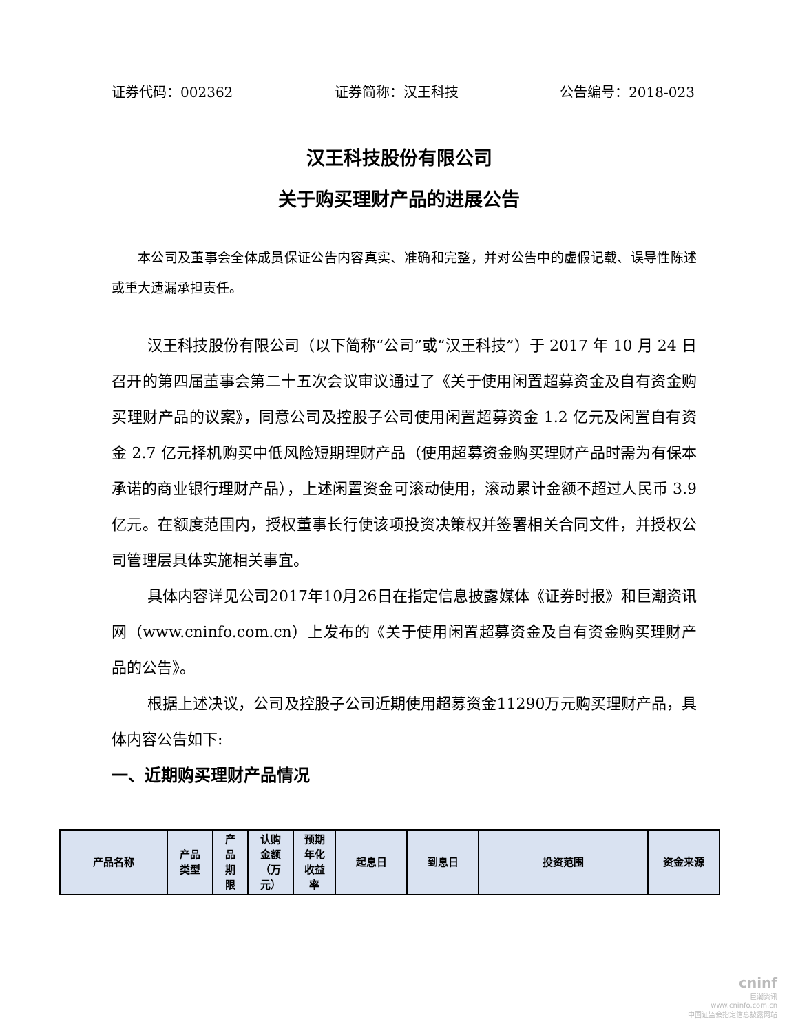证券代码：002362 证券简称：汉王科技 公告编号：2018-023
汉王科技股份有限公司
关于购买理财产品的进展公告
本公司及董事会全体成员保证公告内容真实、准确和完整，并对公告中的虚假记载、误导性陈述或重大遗漏承担责任。
汉王科技股份有限公司（以下简称“公司”或“汉王科技”）于 2017 年 10 月 24 日召开的第四届董事会第二十五次会议审议通过了《关于使用闲置超募资金及自有资金购买理财产品的议案》，同意公司及控股子公司使用闲置超募资金 1.2 亿元及闲置自有资金 2.7 亿元择机购买中低风险短期理财产品（使用超募资金购买理财产品时需为有保本承诺的商业银行理财产品），上述闲置资金可滚动使用，滚动累计金额不超过人民币 3.9 亿元。在额度范围内，授权董事长行使该项投资决策权并签署相关合同文件，并授权公司管理层具体实施相关事宜。
具体内容详见公司2017年10月26日在指定信息披露媒体《证券时报》和巨潮资讯网（www.cninfo.com.cn）上发布的《关于使用闲置超募资金及自有资金购买理财产品的公告》。
根据上述决议，公司及控股子公司近期使用超募资金11290万元购买理财产品，具体内容公告如下:
一、近期购买理财产品情况
| 产品名称 | 产品 类型 | 产 品 期 限 | 认购 金额 （万 元） | 预期 年化 收益 率 | 起息日 | 到息日 | 投资范围 | 资金来源 |
| --- | --- | --- | --- | --- | --- | --- | --- | --- |
cninf
巨潮资讯
www.cninfo.com.cn
中国证监会指定信息披露网站